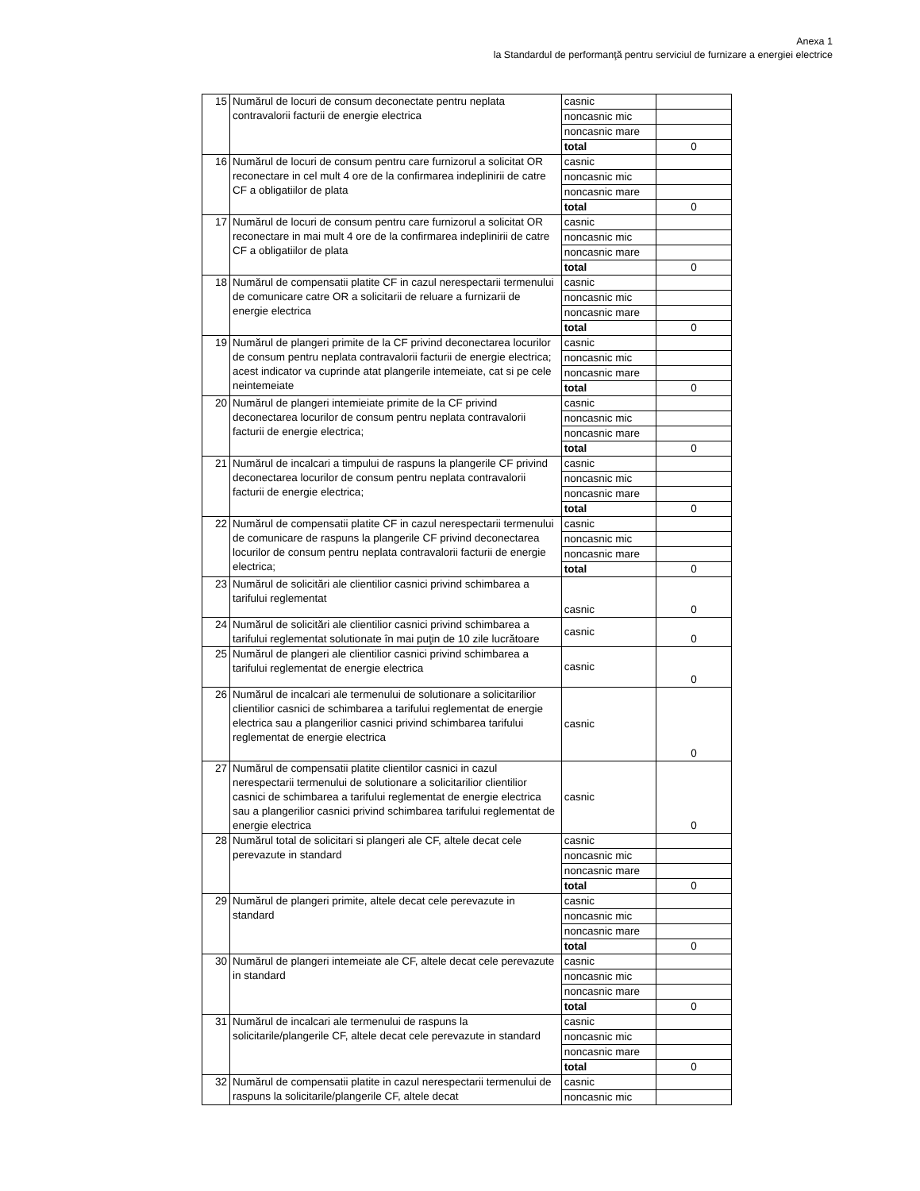Anexa 1
la Standardul de performanţă pentru serviciul de furnizare a energiei electrice
| 15 | Numărul de locuri de consum deconectate pentru neplata contravalorii facturii de energie electrica | casnic | |
| | | noncasnic mic | |
| | | noncasnic mare | |
| | | total | 0 |
| 16 | Numărul de locuri de consum pentru care furnizorul a solicitat OR reconectare in cel mult 4 ore de la confirmarea indeplinirii de catre CF a obligatiilor de plata | casnic | |
| | | noncasnic mic | |
| | | noncasnic mare | |
| | | total | 0 |
| 17 | Numărul de locuri de consum pentru care furnizorul a solicitat OR reconectare in mai mult 4 ore de la confirmarea indeplinirii de catre CF a obligatiilor de plata | casnic | |
| | | noncasnic mic | |
| | | noncasnic mare | |
| | | total | 0 |
| 18 | Numărul de compensatii platite CF in cazul nerespectarii termenului de comunicare catre OR a solicitarii de reluare a furnizarii de energie electrica | casnic | |
| | | noncasnic mic | |
| | | noncasnic mare | |
| | | total | 0 |
| 19 | Numărul de plangeri primite de la CF privind deconectarea locurilor de consum pentru neplata contravalorii facturii de energie electrica; acest indicator va cuprinde atat plangerile intemeiate, cat si pe cele neintemeiate | casnic | |
| | | noncasnic mic | |
| | | noncasnic mare | |
| | | total | 0 |
| 20 | Numărul de plangeri intemieiate primite de la CF privind deconectarea locurilor de consum pentru neplata contravalorii facturii de energie electrica; | casnic | |
| | | noncasnic mic | |
| | | noncasnic mare | |
| | | total | 0 |
| 21 | Numărul de incalcari a timpului de raspuns la plangerile CF privind deconectarea locurilor de consum pentru neplata contravalorii facturii de energie electrica; | casnic | |
| | | noncasnic mic | |
| | | noncasnic mare | |
| | | total | 0 |
| 22 | Numărul de compensatii platite CF in cazul nerespectarii termenului de comunicare de raspuns la plangerile CF privind deconectarea locurilor de consum pentru neplata contravalorii facturii de energie electrica; | casnic | |
| | | noncasnic mic | |
| | | noncasnic mare | |
| | | total | 0 |
| 23 | Numărul de solicitări ale clientilior casnici privind schimbarea a tarifului reglementat | casnic | 0 |
| 24 | Numărul de solicitări ale clientilior casnici privind schimbarea a tarifului reglementat solutionate în mai puţin de 10 zile lucrătoare | casnic | 0 |
| 25 | Numărul de plangeri ale clientilior casnici privind schimbarea a tarifului reglementat de energie electrica | casnic | 0 |
| 26 | Numărul de incalcari ale termenului de solutionare a solicitarilior clientilior casnici de schimbarea a tarifului reglementat de energie electrica sau a plangerilior casnici privind schimbarea tarifului reglementat de energie electrica | casnic | 0 |
| 27 | Numărul de compensatii platite clientilor casnici in cazul nerespectarii termenului de solutionare a solicitarilior clientilior casnici de schimbarea a tarifului reglementat de energie electrica sau a plangerilior casnici privind schimbarea tarifului reglementat de energie electrica | casnic | 0 |
| 28 | Numărul total de solicitari si plangeri ale CF, altele decat cele perevazute in standard | casnic | |
| | | noncasnic mic | |
| | | noncasnic mare | |
| | | total | 0 |
| 29 | Numărul de plangeri primite, altele decat cele perevazute in standard | casnic | |
| | | noncasnic mic | |
| | | noncasnic mare | |
| | | total | 0 |
| 30 | Numărul de plangeri intemeiate ale CF, altele decat cele perevazute in standard | casnic | |
| | | noncasnic mic | |
| | | noncasnic mare | |
| | | total | 0 |
| 31 | Numărul de incalcari ale termenului de raspuns la solicitarile/plangerile CF, altele decat cele perevazute in standard | casnic | |
| | | noncasnic mic | |
| | | noncasnic mare | |
| | | total | 0 |
| 32 | Numărul de compensatii platite in cazul nerespectarii termenului de raspuns la solicitarile/plangerile CF, altele decat | casnic | |
| | | noncasnic mic | |